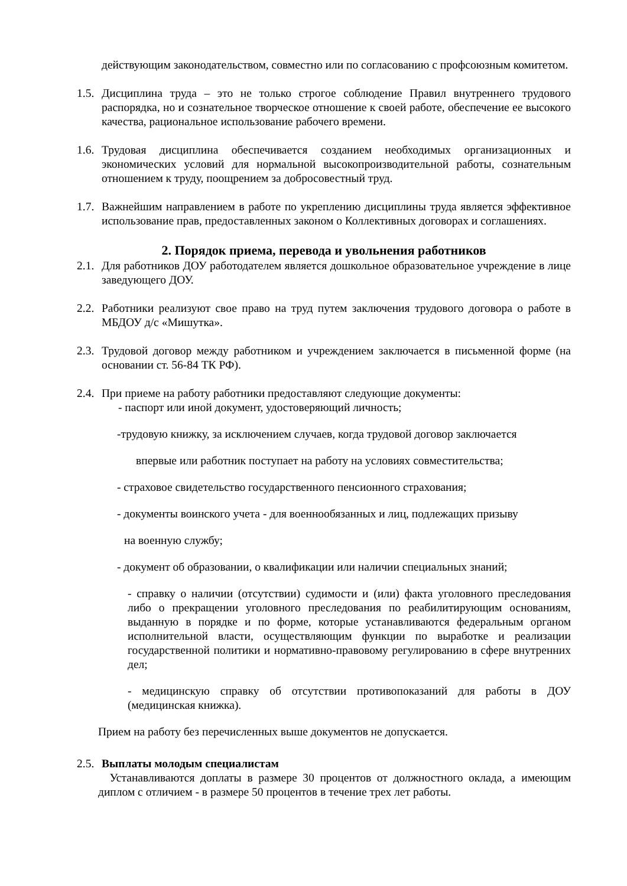действующим законодательством, совместно или по согласованию с профсоюзным комитетом.
1.5. Дисциплина труда – это не только строгое соблюдение Правил внутреннего трудового распорядка, но и сознательное творческое отношение к своей работе, обеспечение ее высокого качества, рациональное использование рабочего времени.
1.6. Трудовая дисциплина обеспечивается созданием необходимых организационных и экономических условий для нормальной высокопроизводительной работы, сознательным отношением к труду, поощрением за добросовестный труд.
1.7. Важнейшим направлением в работе по укреплению дисциплины труда является эффективное использование прав, предоставленных законом о Коллективных договорах и соглашениях.
2. Порядок приема, перевода и увольнения работников
2.1. Для работников ДОУ работодателем является дошкольное образовательное учреждение в лице заведующего ДОУ.
2.2. Работники реализуют свое право на труд путем заключения трудового договора о работе в МБДОУ д/с «Мишутка».
2.3. Трудовой договор между работником и учреждением заключается в письменной форме (на основании ст. 56-84 ТК РФ).
2.4. При приеме на работу работники предоставляют следующие документы:
- паспорт или иной документ, удостоверяющий личность;
-трудовую книжку, за исключением случаев, когда трудовой договор заключается
впервые или работник поступает на работу на условиях совместительства;
- страховое свидетельство государственного пенсионного страхования;
- документы воинского учета - для военнообязанных и лиц, подлежащих призыву
на военную службу;
- документ об образовании, о квалификации или наличии специальных знаний;
- справку о наличии (отсутствии) судимости и (или) факта уголовного преследования либо о прекращении уголовного преследования по реабилитирующим основаниям, выданную в порядке и по форме, которые устанавливаются федеральным органом исполнительной власти, осуществляющим функции по выработке и реализации государственной политики и нормативно-правовому регулированию в сфере внутренних дел;
- медицинскую справку об отсутствии противопоказаний для работы в ДОУ (медицинская книжка).
Прием на работу без перечисленных выше документов не допускается.
2.5. Выплаты молодым специалистам
Устанавливаются доплаты в размере 30 процентов от должностного оклада, а имеющим диплом с отличием - в размере 50 процентов в течение трех лет работы.